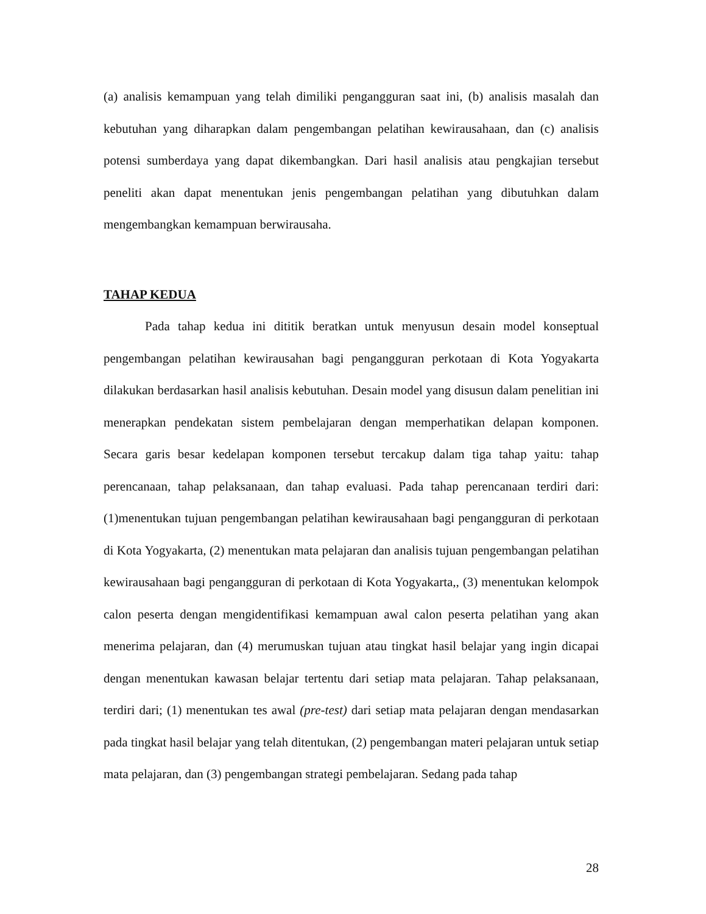(a) analisis kemampuan yang telah dimiliki pengangguran saat ini, (b) analisis masalah dan kebutuhan yang diharapkan dalam pengembangan pelatihan kewirausahaan, dan (c) analisis potensi sumberdaya yang dapat dikembangkan. Dari hasil analisis atau pengkajian tersebut peneliti akan dapat menentukan jenis pengembangan pelatihan yang dibutuhkan dalam mengembangkan kemampuan berwirausaha.
TAHAP KEDUA
Pada tahap kedua ini dititik beratkan untuk menyusun desain model konseptual pengembangan pelatihan kewirausahan bagi pengangguran perkotaan di Kota Yogyakarta dilakukan berdasarkan hasil analisis kebutuhan. Desain model yang disusun dalam penelitian ini menerapkan pendekatan sistem pembelajaran dengan memperhatikan delapan komponen. Secara garis besar kedelapan komponen tersebut tercakup dalam tiga tahap yaitu: tahap perencanaan, tahap pelaksanaan, dan tahap evaluasi. Pada tahap perencanaan terdiri dari: (1)menentukan tujuan pengembangan pelatihan kewirausahaan bagi pengangguran di perkotaan di Kota Yogyakarta, (2) menentukan mata pelajaran dan analisis tujuan pengembangan pelatihan kewirausahaan bagi pengangguran di perkotaan di Kota Yogyakarta,, (3) menentukan kelompok calon peserta dengan mengidentifikasi kemampuan awal calon peserta pelatihan yang akan menerima pelajaran, dan (4) merumuskan tujuan atau tingkat hasil belajar yang ingin dicapai dengan menentukan kawasan belajar tertentu dari setiap mata pelajaran. Tahap pelaksanaan, terdiri dari; (1) menentukan tes awal (pre-test) dari setiap mata pelajaran dengan mendasarkan pada tingkat hasil belajar yang telah ditentukan, (2) pengembangan materi pelajaran untuk setiap mata pelajaran, dan (3) pengembangan strategi pembelajaran. Sedang pada tahap
28